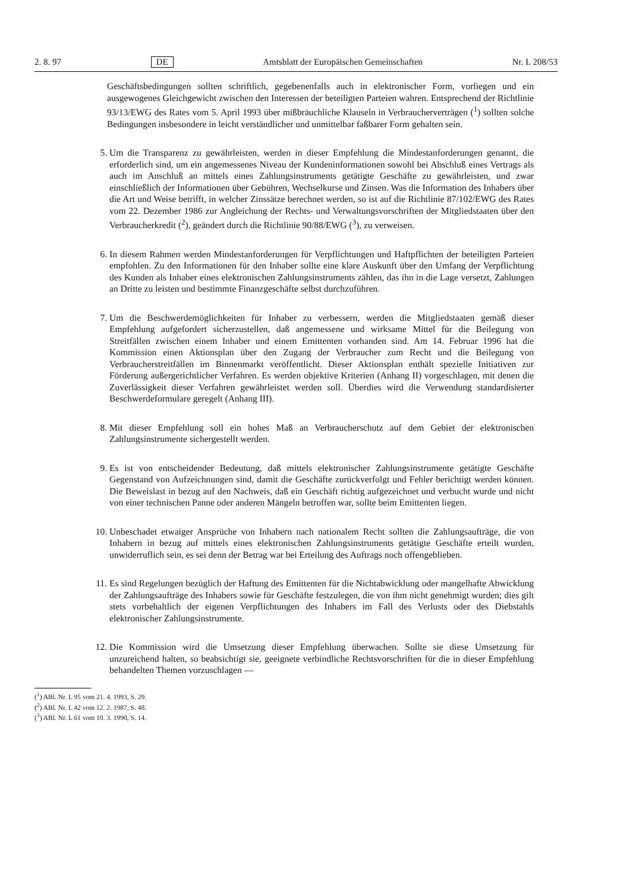2. 8. 97 DE Amtsblatt der Europäischen Gemeinschaften Nr. L 208/53
Geschäftsbedingungen sollten schriftlich, gegebenenfalls auch in elektronischer Form, vorliegen und ein ausgewogenes Gleichgewicht zwischen den Interessen der beteiligten Parteien wahren. Entsprechend der Richtlinie 93/13/EWG des Rates vom 5. April 1993 über mißbräuchliche Klauseln in Verbraucherverträgen (<sup>1</sup>) sollten solche Bedingungen insbesondere in leicht verständlicher und unmittelbar faßbarer Form gehalten sein.
5. Um die Transparenz zu gewährleisten, werden in dieser Empfehlung die Mindestanforderungen genannt, die erforderlich sind, um ein angemessenes Niveau der Kundeninformationen sowohl bei Abschluß eines Vertrags als auch im Anschluß an mittels eines Zahlungsinstruments getätigte Geschäfte zu gewährleisten, und zwar einschließlich der Informationen über Gebühren, Wechselkurse und Zinsen. Was die Information des Inhabers über die Art und Weise betrifft, in welcher Zinssätze berechnet werden, so ist auf die Richtlinie 87/102/EWG des Rates vom 22. Dezember 1986 zur Angleichung der Rechts- und Verwaltungsvorschriften der Mitgliedstaaten über den Verbraucherkredit (<sup>2</sup>), geändert durch die Richtlinie 90/88/EWG (<sup>3</sup>), zu verweisen.
6. In diesem Rahmen werden Mindestanforderungen für Verpflichtungen und Haftpflichten der beteiligten Parteien empfohlen. Zu den Informationen für den Inhaber sollte eine klare Auskunft über den Umfang der Verpflichtung des Kunden als Inhaber eines elektronischen Zahlungsinstruments zählen, das ihn in die Lage versetzt, Zahlungen an Dritte zu leisten und bestimmte Finanzgeschäfte selbst durchzuführen.
7. Um die Beschwerdemöglichkeiten für Inhaber zu verbessern, werden die Mitgliedstaaten gemäß dieser Empfehlung aufgefordert sicherzustellen, daß angemessene und wirksame Mittel für die Beilegung von Streitfällen zwischen einem Inhaber und einem Emittenten vorhanden sind. Am 14. Februar 1996 hat die Kommission einen Aktionsplan über den Zugang der Verbraucher zum Recht und die Beilegung von Verbraucherstreitfällen im Binnenmarkt veröffentlicht. Dieser Aktionsplan enthält spezielle Initiativen zur Förderung außergerichtlicher Verfahren. Es werden objektive Kriterien (Anhang II) vorgeschlagen, mit denen die Zuverlässigkeit dieser Verfahren gewährleistet werden soll. Überdies wird die Verwendung standardisierter Beschwerdeformulare geregelt (Anhang III).
8. Mit dieser Empfehlung soll ein hohes Maß an Verbraucherschutz auf dem Gebiet der elektronischen Zahlungsinstrumente sichergestellt werden.
9. Es ist von entscheidender Bedeutung, daß mittels elektronischer Zahlungsinstrumente getätigte Geschäfte Gegenstand von Aufzeichnungen sind, damit die Geschäfte zurückverfolgt und Fehler berichtigt werden können. Die Beweislast in bezug auf den Nachweis, daß ein Geschäft richtig aufgezeichnet und verbucht wurde und nicht von einer technischen Panne oder anderen Mängeln betroffen war, sollte beim Emittenten liegen.
10.
Unbeschadet etwaiger Ansprüche von Inhabern nach nationalem Recht sollten die Zahlungsaufträge, die von Inhabern in bezug auf mittels eines elektronischen Zahlungsinstruments getätigte Geschäfte erteilt wurden, unwiderruflich sein, es sei denn der Betrag war bei Erteilung des Auftrags noch offengeblieben.
11.
Es sind Regelungen bezüglich der Haftung des Emittenten für die Nichtabwicklung oder mangelhafte Abwicklung der Zahlungsaufträge des Inhabers sowie für Geschäfte festzulegen, die von ihm nicht genehmigt wurden; dies gilt stets vorbehaltlich der eigenen Verpflichtungen des Inhabers im Fall des Verlusts oder des Diebstahls elektronischer Zahlungsinstrumente.
12.
Die Kommission wird die Umsetzung dieser Empfehlung überwachen. Sollte sie diese Umsetzung für unzureichend halten, so beabsichtigt sie, geeignete verbindliche Rechtsvorschriften für die in dieser Empfehlung behandelten Themen vorzuschlagen —
(<sup>1</sup>) ABl. Nr. L 95 vom 21. 4. 1993, S. 29.
(<sup>2</sup>) ABl. Nr. L 42 vom 12. 2. 1987, S. 48.
(<sup>3</sup>) ABl. Nr. L 61 vom 10. 3. 1990, S. 14.